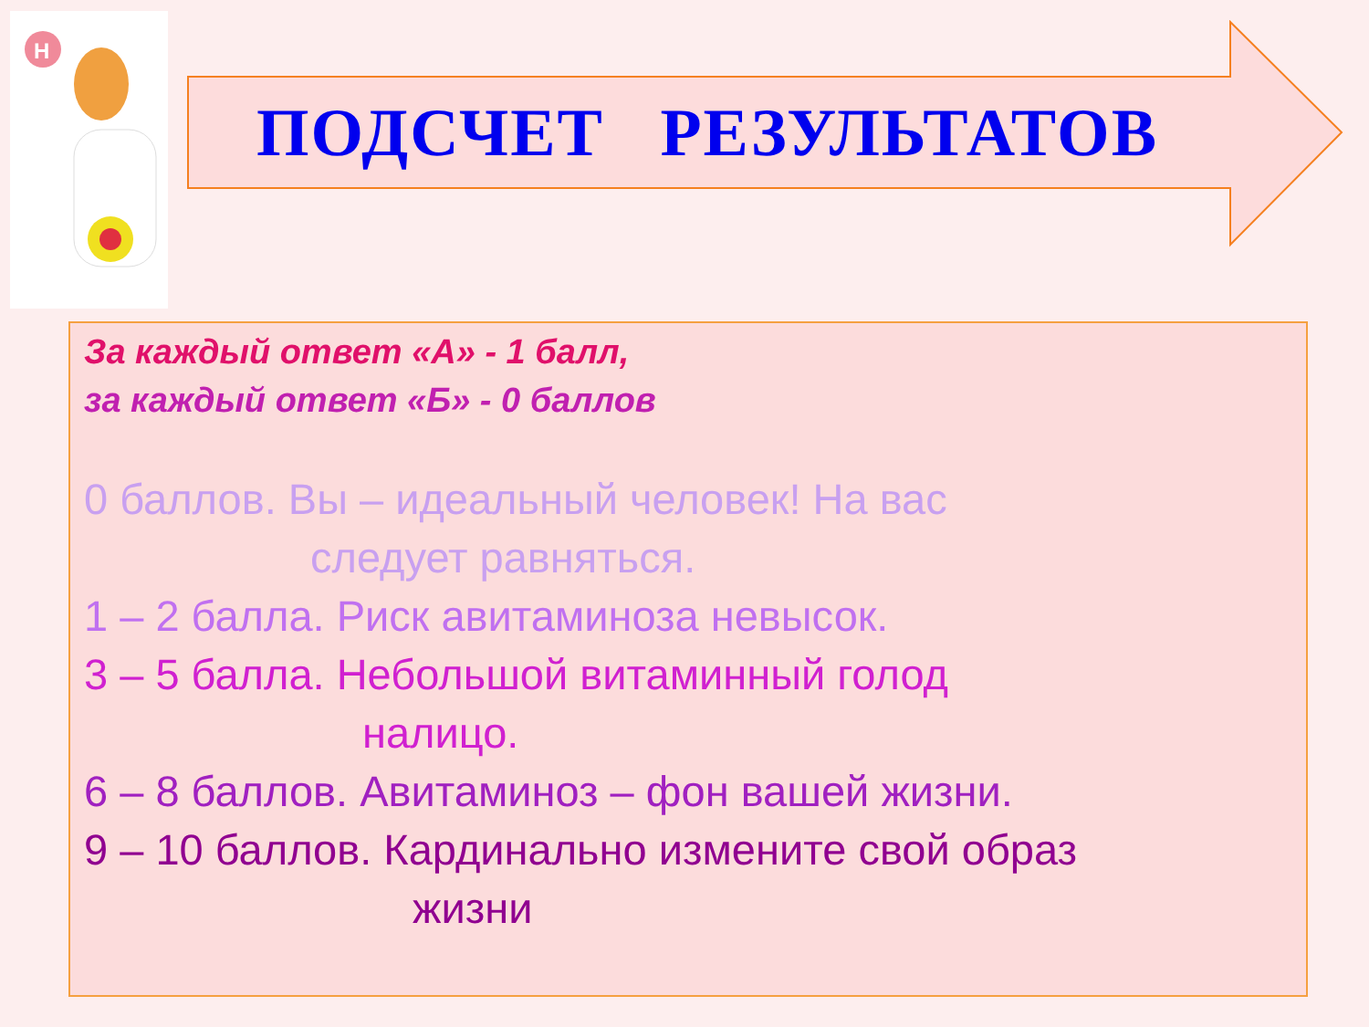H
ПОДСЧЕТ РЕЗУЛЬТАТОВ
За каждый ответ «А» - 1 балл,
за каждый ответ «Б» - 0 баллов
0 баллов. Вы – идеальный человек! На вас
следует равняться.
1 – 2 балла. Риск авитаминоза невысок.
3 – 5 балла. Небольшой витаминный голод
налицо.
6 – 8 баллов. Авитаминоз – фон вашей жизни.
9 – 10 баллов. Кардинально измените свой образ
жизни